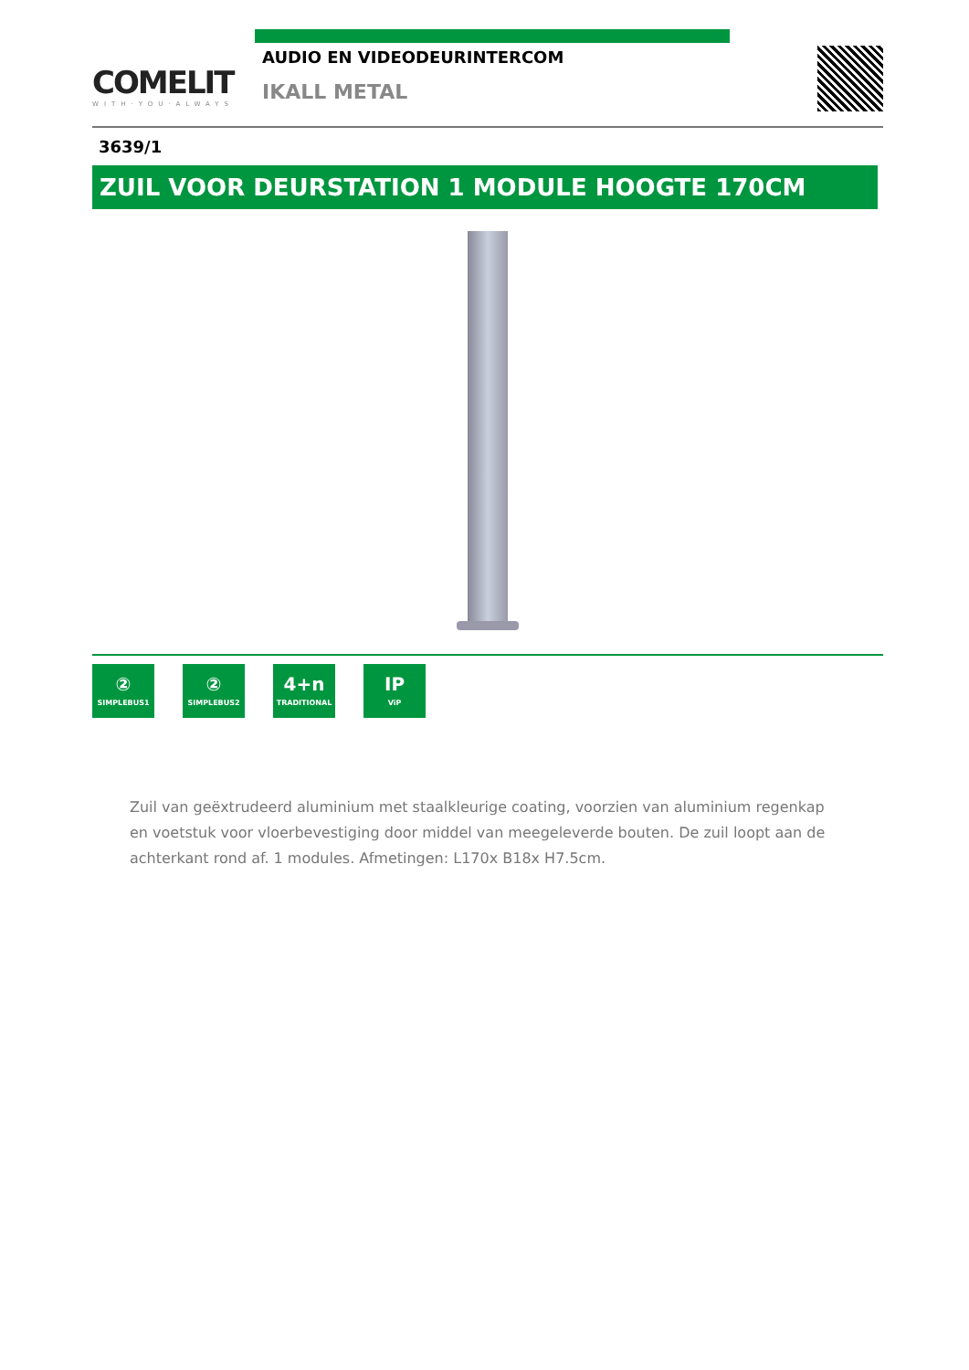COMELIT
WITH·YOU·ALWAYS
AUDIO EN VIDEODEURINTERCOM
IKALL METAL
3639/1
ZUIL VOOR DEURSTATION 1 MODULE HOOGTE 170CM
②
SIMPLEBUS1
②
SIMPLEBUS2
4+n
TRADITIONAL
IP
ViP
Zuil van geëxtrudeerd aluminium met staalkleurige coating, voorzien van aluminium regenkap en voetstuk voor vloerbevestiging door middel van meegeleverde bouten. De zuil loopt aan de achterkant rond af. 1 modules. Afmetingen: L170x B18x H7.5cm.